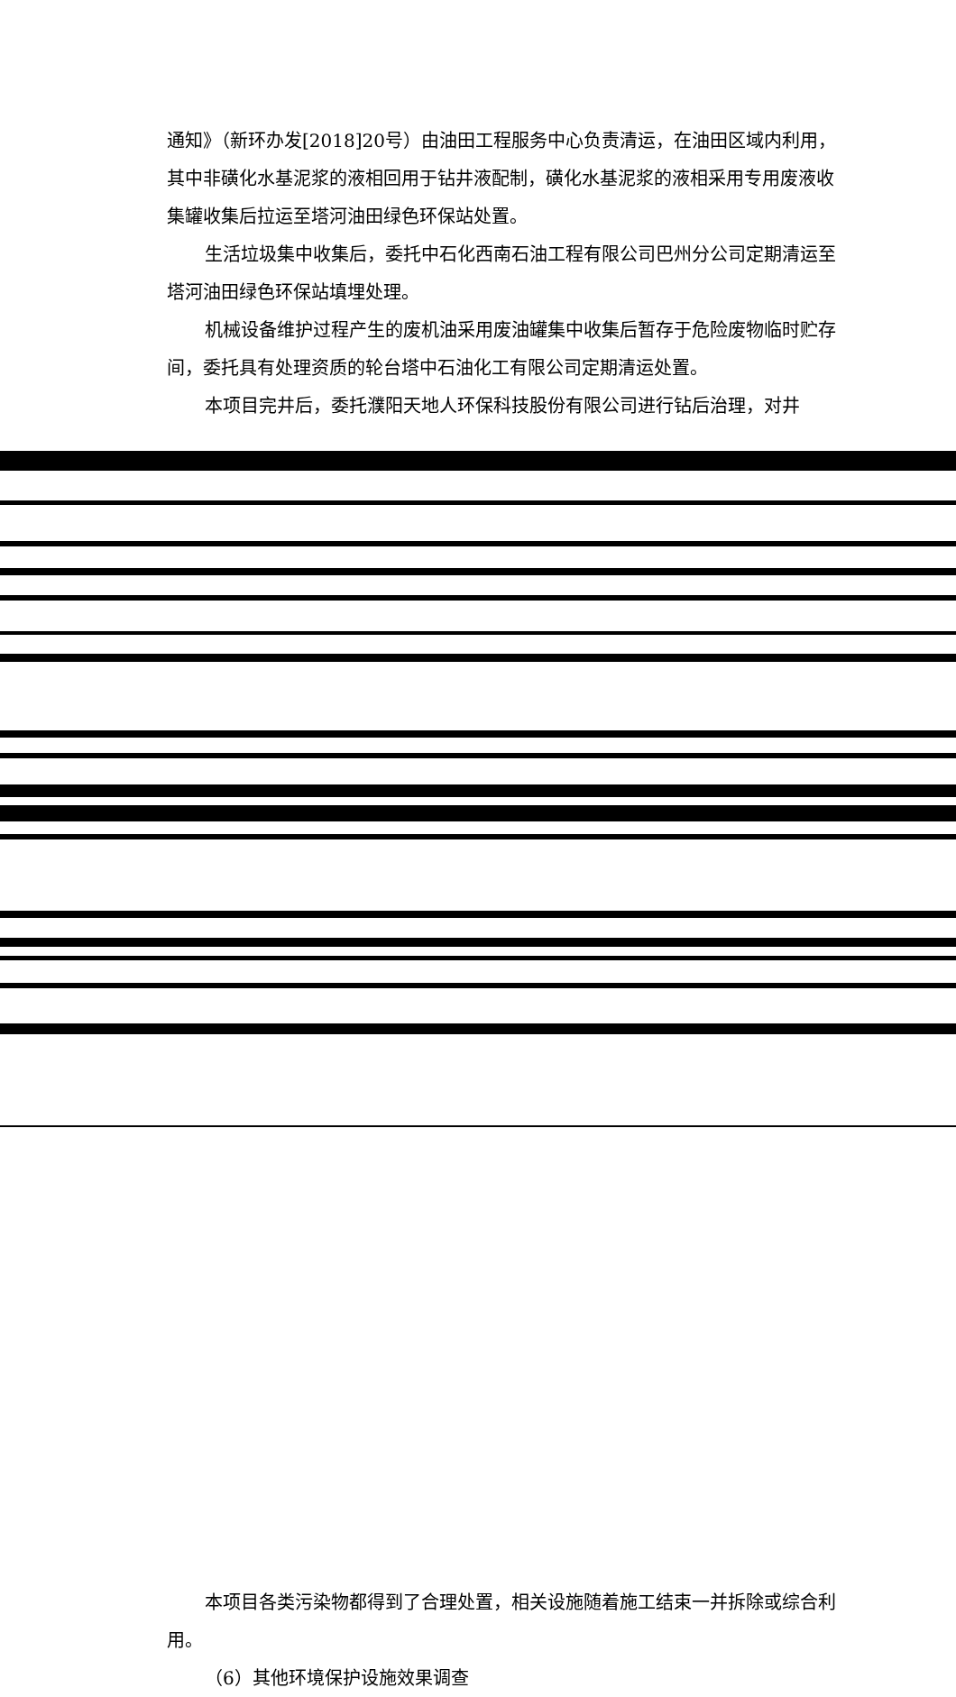通知》（新环办发[2018]20号）由油田工程服务中心负责清运，在油田区域内利用，其中非磺化水基泥浆的液相回用于钻井液配制，磺化水基泥浆的液相采用专用废液收集罐收集后拉运至塔河油田绿色环保站处置。
生活垃圾集中收集后，委托中石化西南石油工程有限公司巴州分公司定期清运至塔河油田绿色环保站填埋处理。
机械设备维护过程产生的废机油采用废油罐集中收集后暂存于危险废物临时贮存间，委托具有处理资质的轮台塔中石油化工有限公司定期清运处置。
本项目完井后，委托濮阳天地人环保科技股份有限公司进行钻后治理，对井
本项目各类污染物都得到了合理处置，相关设施随着施工结束一并拆除或综合利用。
（6）其他环境保护设施效果调查